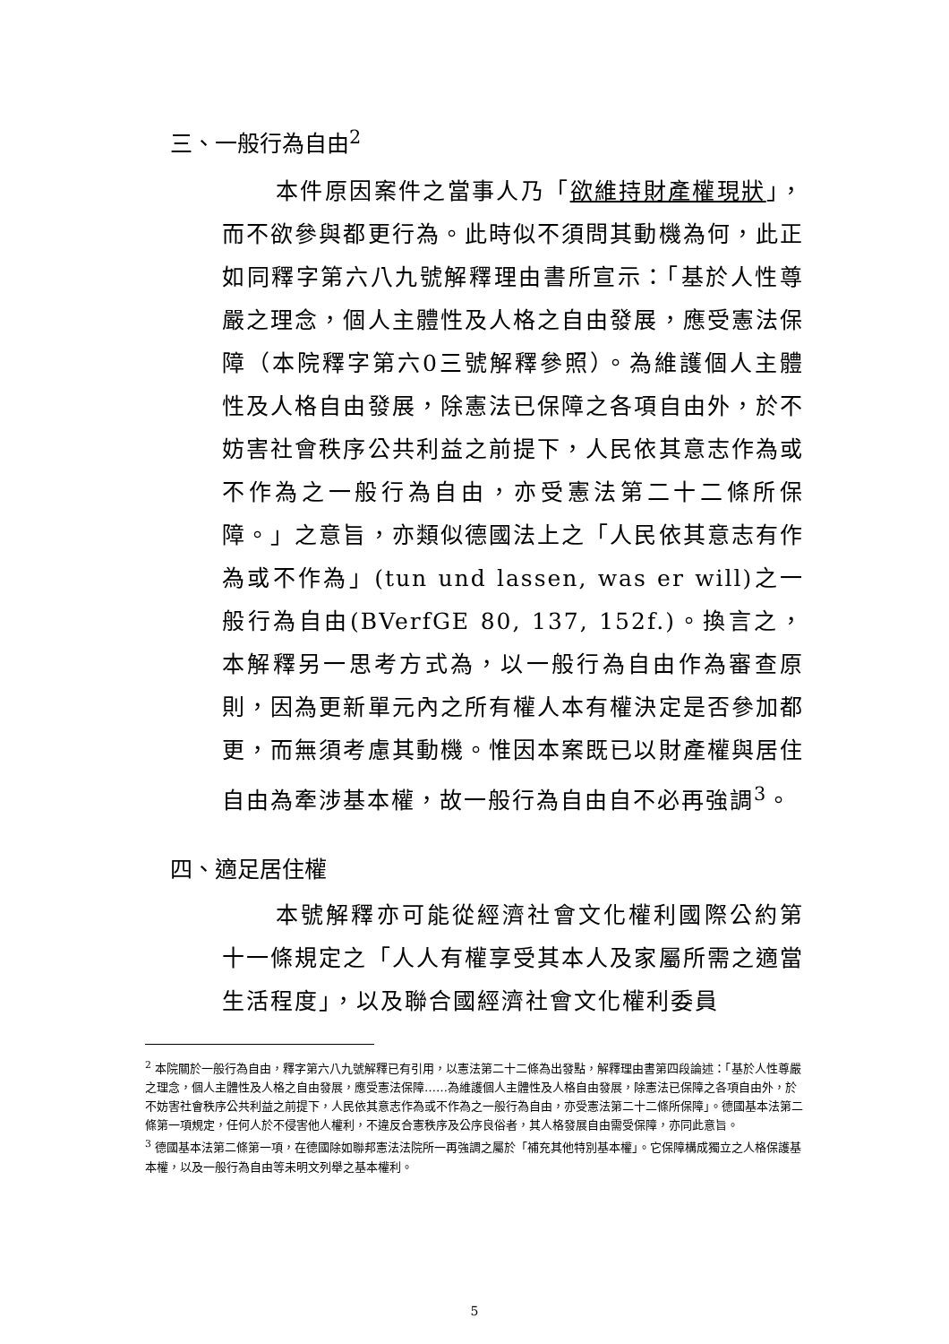三、一般行為自由<sup>2</sup>
本件原因案件之當事人乃「欲維持財產權現狀」，而不欲參與都更行為。此時似不須問其動機為何，此正如同釋字第六八九號解釋理由書所宣示：「基於人性尊嚴之理念，個人主體性及人格之自由發展，應受憲法保障（本院釋字第六0三號解釋參照）。為維護個人主體性及人格自由發展，除憲法已保障之各項自由外，於不妨害社會秩序公共利益之前提下，人民依其意志作為或不作為之一般行為自由，亦受憲法第二十二條所保障。」之意旨，亦類似德國法上之「人民依其意志有作為或不作為」(tun und lassen, was er will)之一般行為自由(BVerfGE 80, 137, 152f.)。換言之，本解釋另一思考方式為，以一般行為自由作為審查原則，因為更新單元內之所有權人本有權決定是否參加都更，而無須考慮其動機。惟因本案既已以財產權與居住自由為牽涉基本權，故一般行為自由自不必再強調<sup>3</sup>。
四、適足居住權
本號解釋亦可能從經濟社會文化權利國際公約第十一條規定之「人人有權享受其本人及家屬所需之適當生活程度」，以及聯合國經濟社會文化權利委員
<sup>2</sup> 本院關於一般行為自由，釋字第六八九號解釋已有引用，以憲法第二十二條為出發點，解釋理由書第四段論述：「基於人性尊嚴之理念，個人主體性及人格之自由發展，應受憲法保障……為維護個人主體性及人格自由發展，除憲法已保障之各項自由外，於不妨害社會秩序公共利益之前提下，人民依其意志作為或不作為之一般行為自由，亦受憲法第二十二條所保障」。德國基本法第二條第一項規定，任何人於不侵害他人權利，不違反合憲秩序及公序良俗者，其人格發展自由需受保障，亦同此意旨。
<sup>3</sup> 德國基本法第二條第一項，在德國除如聯邦憲法法院所一再強調之屬於「補充其他特別基本權」。它保障構成獨立之人格保護基本權，以及一般行為自由等未明文列舉之基本權利。
5